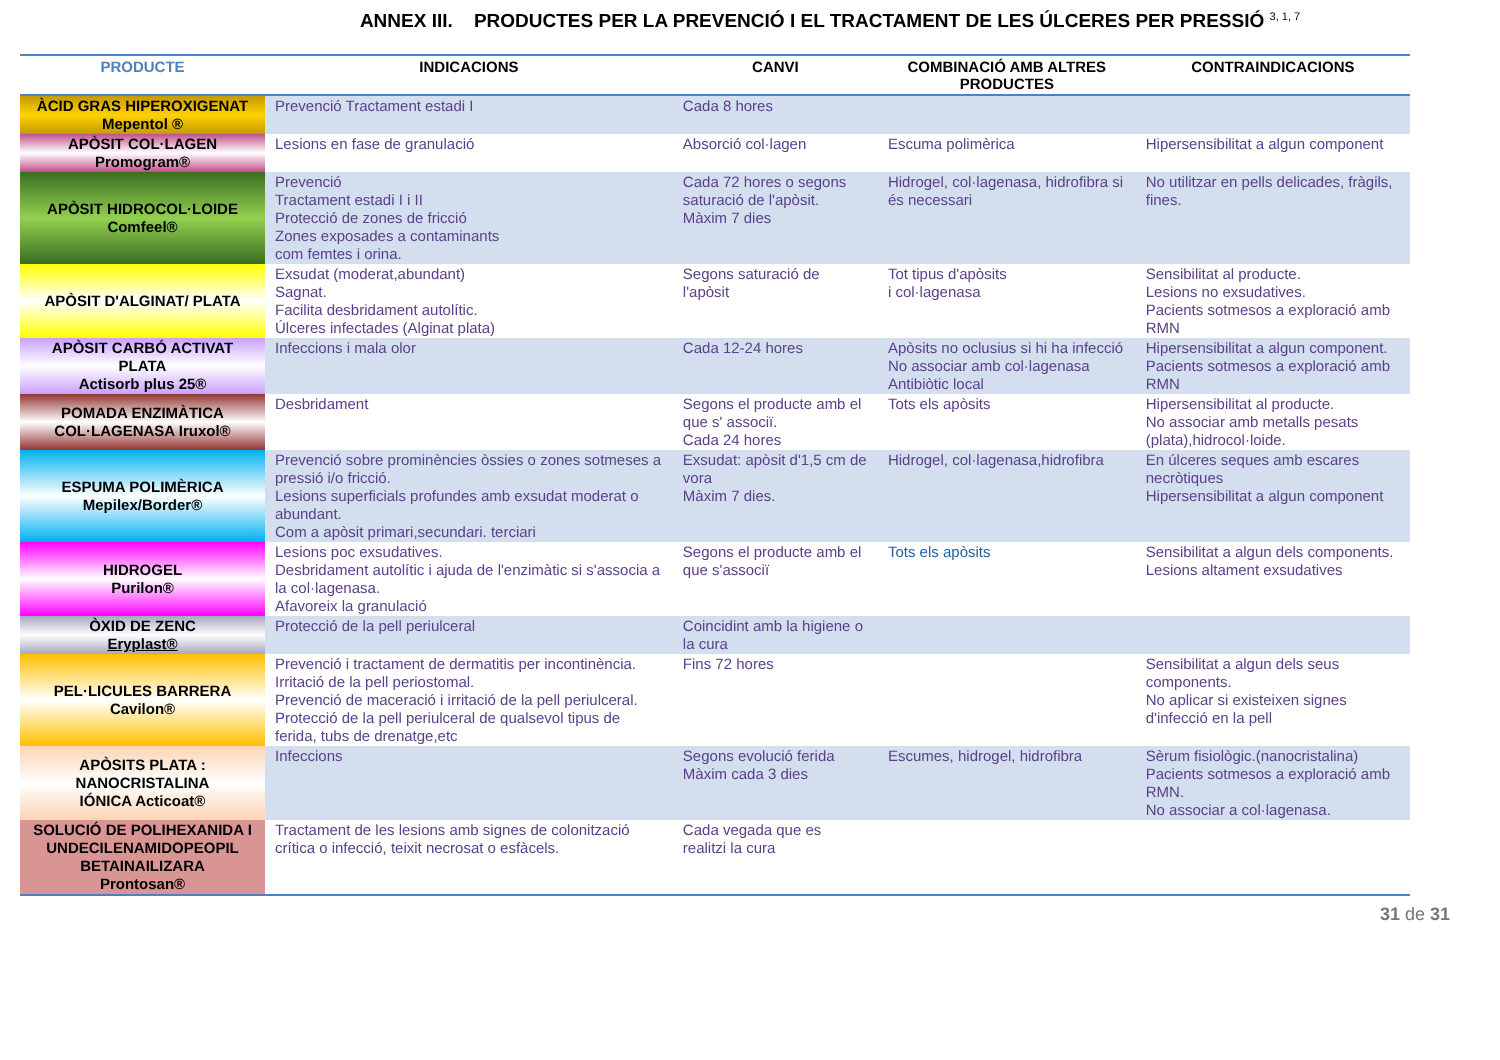ANNEX III. PRODUCTES PER LA PREVENCIÓ I EL TRACTAMENT DE LES ÚLCERES PER PRESSIÓ <sup>3, 1, 7</sup>
| PRODUCTE | INDICACIONS | CANVI | COMBINACIÓ AMB ALTRES PRODUCTES | CONTRAINDICACIONS |
| --- | --- | --- | --- | --- |
| ÀCID GRAS HIPEROXIGENAT Mepentol ® | Prevenció Tractament estadi I | Cada 8 hores | | |
| APÒSIT COL·LAGEN Promogram® | Lesions en fase de granulació | Absorció col·lagen | Escuma polimèrica | Hipersensibilitat a algun component |
| APÒSIT HIDROCOL·LOIDE Comfeel® | Prevenció Tractament estadi I i II Protecció de zones de fricció Zones exposades a contaminants com femtes i orina. | Cada 72 hores o segons saturació de l'apòsit. Màxim 7 dies | Hidrogel, col·lagenasa, hidrofibra si és necessari | No utilitzar en pells delicades, fràgils, fines. |
| APÒSIT D'ALGINAT/ PLATA | Exsudat (moderat,abundant) Sagnat. Facilita desbridament autolític. Úlceres infectades (Alginat plata) | Segons saturació de l'apòsit | Tot tipus d'apòsits i col·lagenasa | Sensibilitat al producte. Lesions no exsudatives. Pacients sotmesos a exploració amb RMN |
| APÒSIT CARBÓ ACTIVAT PLATA Actisorb plus 25® | Infeccions i mala olor | Cada 12-24 hores | Apòsits no oclusius si hi ha infecció No associar amb col·lagenasa Antibiòtic local | Hipersensibilitat a algun component. Pacients sotmesos a exploració amb RMN |
| POMADA ENZIMÀTICA COL·LAGENASA Iruxol® | Desbridament | Segons el producte amb el que s' associï. Cada 24 hores | Tots els apòsits | Hipersensibilitat al producte. No associar amb metalls pesats (plata),hidrocol·loide. |
| ESPUMA POLIMÈRICA Mepilex/Border® | Prevenció sobre prominències òssies o zones sotmeses a pressió i/o fricció. Lesions superficials profundes amb exsudat moderat o abundant. Com a apòsit primari,secundari. terciari | Exsudat: apòsit d'1,5 cm de vora Màxim 7 dies. | Hidrogel, col·lagenasa,hidrofibra | En úlceres seques amb escares necròtiques Hipersensibilitat a algun component |
| HIDROGEL Purilon® | Lesions poc exsudatives. Desbridament autolític i ajuda de l'enzimàtic si s'associa a la col·lagenasa. Afavoreix la granulació | Segons el producte amb el que s'associï | Tots els apòsits | Sensibilitat a algun dels components. Lesions altament exsudatives |
| ÒXID DE ZENC Eryplast® | Protecció de la pell periulceral | Coincidint amb la higiene o la cura | | |
| PEL·LICULES BARRERA Cavilon® | Prevenció i tractament de dermatitis per incontinència. Irritació de la pell periostomal. Prevenció de maceració i irritació de la pell periulceral. Protecció de la pell periulceral de qualsevol tipus de ferida, tubs de drenatge,etc | Fins 72 hores | | Sensibilitat a algun dels seus components. No aplicar si existeixen signes d'infecció en la pell |
| APÒSITS PLATA : NANOCRISTALINA IÓNICA Acticoat® | Infeccions | Segons evolució ferida Màxim cada 3 dies | Escumes, hidrogel, hidrofibra | Sèrum fisiològic.(nanocristalina) Pacients sotmesos a exploració amb RMN. No associar a col·lagenasa. |
| SOLUCIÓ DE POLIHEXANIDA I UNDECILENAMIDOPEOPIL BETAINAILIZARA Prontosan® | Tractament de les lesions amb signes de colonització crítica o infecció, teixit necrosat o esfàcels. | Cada vegada que es realitzi la cura | | |
31 de 31